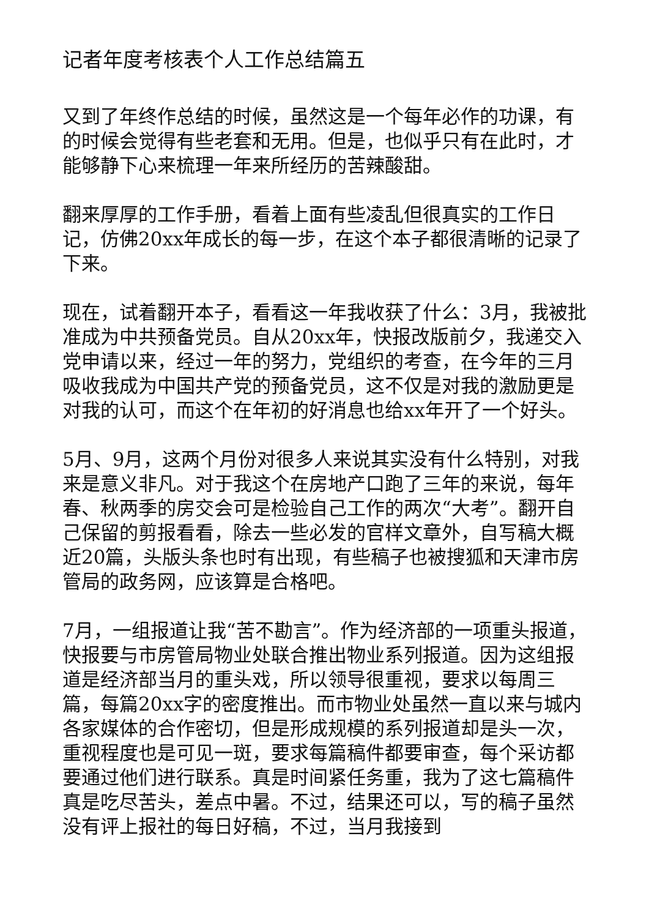记者年度考核表个人工作总结篇五
又到了年终作总结的时候，虽然这是一个每年必作的功课，有的时候会觉得有些老套和无用。但是，也似乎只有在此时，才能够静下心来梳理一年来所经历的苦辣酸甜。
翻来厚厚的工作手册，看着上面有些凌乱但很真实的工作日记，仿佛20xx年成长的每一步，在这个本子都很清晰的记录了下来。
现在，试着翻开本子，看看这一年我收获了什么：3月，我被批准成为中共预备党员。自从20xx年，快报改版前夕，我递交入党申请以来，经过一年的努力，党组织的考查，在今年的三月吸收我成为中国共产党的预备党员，这不仅是对我的激励更是对我的认可，而这个在年初的好消息也给xx年开了一个好头。
5月、9月，这两个月份对很多人来说其实没有什么特别，对我来是意义非凡。对于我这个在房地产口跑了三年的来说，每年春、秋两季的房交会可是检验自己工作的两次“大考”。翻开自己保留的剪报看看，除去一些必发的官样文章外，自写稿大概近20篇，头版头条也时有出现，有些稿子也被搜狐和天津市房管局的政务网，应该算是合格吧。
7月，一组报道让我“苦不勘言”。作为经济部的一项重头报道，快报要与市房管局物业处联合推出物业系列报道。因为这组报道是经济部当月的重头戏，所以领导很重视，要求以每周三篇，每篇20xx字的密度推出。而市物业处虽然一直以来与城内各家媒体的合作密切，但是形成规模的系列报道却是头一次，重视程度也是可见一斑，要求每篇稿件都要审查，每个采访都要通过他们进行联系。真是时间紧任务重，我为了这七篇稿件真是吃尽苦头，差点中暑。不过，结果还可以，写的稿子虽然没有评上报社的每日好稿，不过，当月我接到